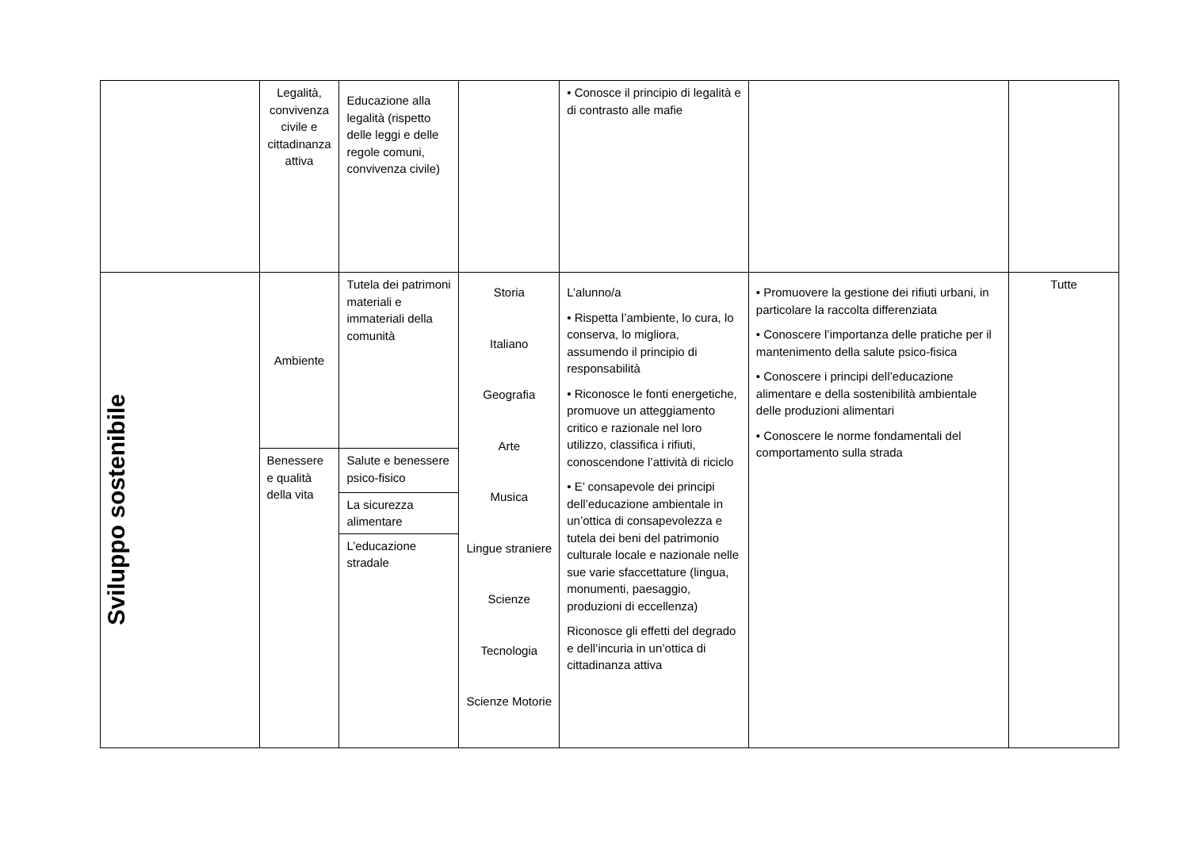| | Legalità, convivenza civile e cittadinanza attiva | Educazione alla legalità (rispetto delle leggi e delle regole comuni, convivenza civile) | | • Conosce il principio di legalità e di contrasto alle mafie | | |
| Sviluppo sostenibile | Ambiente | Tutela dei patrimoni materiali e immateriali della comunità | Storia Italiano Geografia Arte Musica Lingue straniere Scienze Tecnologia Scienze Motorie | L’alunno/a • Rispetta l’ambiente, lo cura, lo conserva, lo migliora, assumendo il principio di responsabilità • Riconosce le fonti energetiche, promuove un atteggiamento critico e razionale nel loro utilizzo, classifica i rifiuti, conoscendone l’attività di riciclo • E’ consapevole dei principi dell’educazione ambientale in un’ottica di consapevolezza e tutela dei beni del patrimonio culturale locale e nazionale nelle sue varie sfaccettature (lingua, monumenti, paesaggio, produzioni di eccellenza) Riconosce gli effetti del degrado e dell’incuria in un’ottica di cittadinanza attiva | • Promuovere la gestione dei rifiuti urbani, in particolare la raccolta differenziata • Conoscere l’importanza delle pratiche per il mantenimento della salute psico-fisica • Conoscere i principi dell’educazione alimentare e della sostenibilità ambientale delle produzioni alimentari • Conoscere le norme fondamentali del comportamento sulla strada | Tutte |
| | Benessere e qualità della vita | Salute e benessere psico-fisico | | | | |
| | | La sicurezza alimentare | | | | |
| | | L’educazione stradale | | | | |